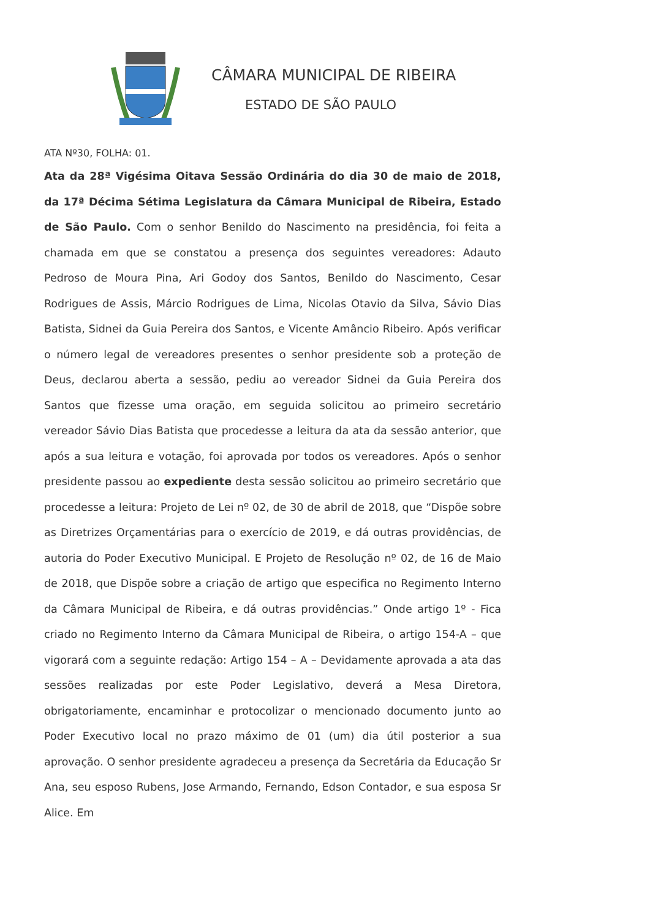CÂMARA MUNICIPAL DE RIBEIRA
ESTADO DE SÃO PAULO
ATA Nº30, FOLHA: 01.
Ata da 28ª Vigésima Oitava Sessão Ordinária do dia 30 de maio de 2018, da 17ª Décima Sétima Legislatura da Câmara Municipal de Ribeira, Estado de São Paulo. Com o senhor Benildo do Nascimento na presidência, foi feita a chamada em que se constatou a presença dos seguintes vereadores: Adauto Pedroso de Moura Pina, Ari Godoy dos Santos, Benildo do Nascimento, Cesar Rodrigues de Assis, Márcio Rodrigues de Lima, Nicolas Otavio da Silva, Sávio Dias Batista, Sidnei da Guia Pereira dos Santos, e Vicente Amâncio Ribeiro. Após verificar o número legal de vereadores presentes o senhor presidente sob a proteção de Deus, declarou aberta a sessão, pediu ao vereador Sidnei da Guia Pereira dos Santos que fizesse uma oração, em seguida solicitou ao primeiro secretário vereador Sávio Dias Batista que procedesse a leitura da ata da sessão anterior, que após a sua leitura e votação, foi aprovada por todos os vereadores. Após o senhor presidente passou ao expediente desta sessão solicitou ao primeiro secretário que procedesse a leitura: Projeto de Lei nº 02, de 30 de abril de 2018, que “Dispõe sobre as Diretrizes Orçamentárias para o exercício de 2019, e dá outras providências, de autoria do Poder Executivo Municipal. E Projeto de Resolução nº 02, de 16 de Maio de 2018, que Dispõe sobre a criação de artigo que especifica no Regimento Interno da Câmara Municipal de Ribeira, e dá outras providências.” Onde artigo 1º - Fica criado no Regimento Interno da Câmara Municipal de Ribeira, o artigo 154-A – que vigorará com a seguinte redação: Artigo 154 – A – Devidamente aprovada a ata das sessões realizadas por este Poder Legislativo, deverá a Mesa Diretora, obrigatoriamente, encaminhar e protocolizar o mencionado documento junto ao Poder Executivo local no prazo máximo de 01 (um) dia útil posterior a sua aprovação. O senhor presidente agradeceu a presença da Secretária da Educação Sr Ana, seu esposo Rubens, Jose Armando, Fernando, Edson Contador, e sua esposa Sr Alice. Em